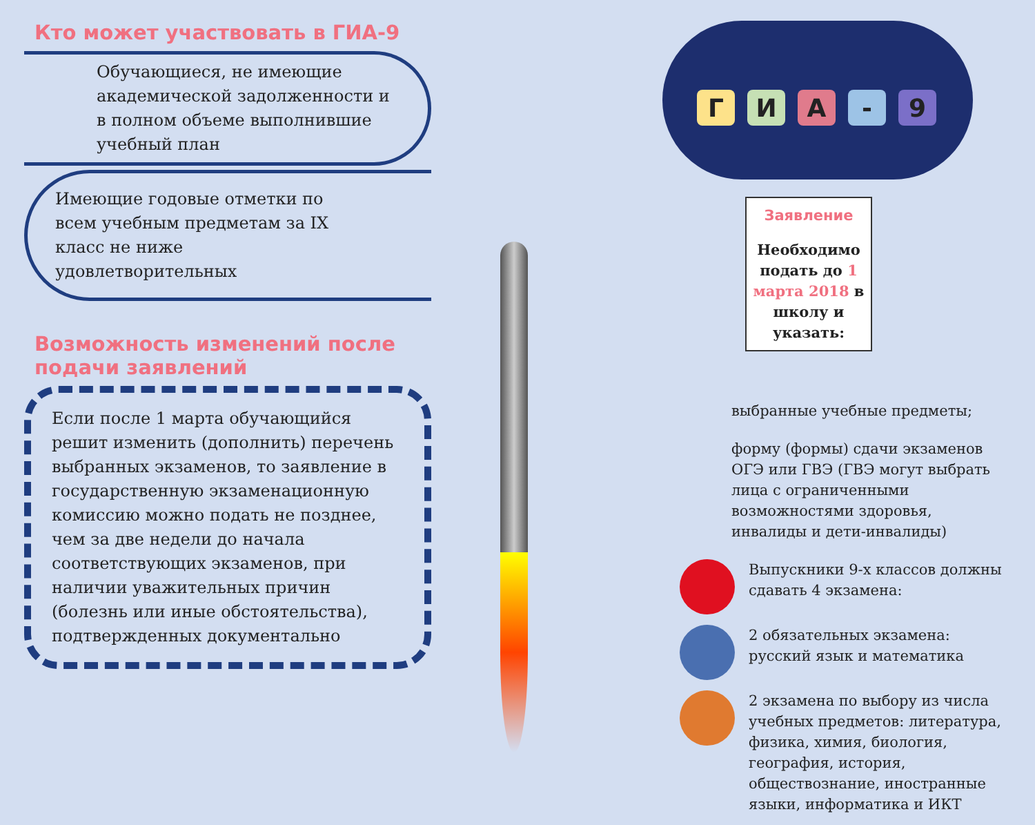Кто может участвовать в ГИА-9
Обучающиеся, не имеющие академической задолженности и в полном объеме выполнившие учебный план
Имеющие годовые отметки по всем учебным предметам за IX класс не ниже удовлетворительных
Возможность изменений после подачи заявлений
Если после 1 марта обучающийся решит изменить (дополнить) перечень выбранных экзаменов, то заявление в государственную экзаменационную комиссию можно подать не позднее, чем за две недели до начала соответствующих экзаменов, при наличии уважительных причин (болезнь или иные обстоятельства), подтвержденных документально
ГИА - 9
Заявление
Необходимо подать до 1 марта 2018 в школу и указать:
выбранные учебные предметы;
форму (формы) сдачи экзаменов ОГЭ или ГВЭ (ГВЭ могут выбрать лица с ограниченными возможностями здоровья, инвалиды и дети-инвалиды)
Выпускники 9-х классов должны сдавать 4 экзамена:
2 обязательных экзамена: русский язык и математика
2 экзамена по выбору из числа учебных предметов: литература, физика, химия, биология, география, история, обществознание, иностранные языки, информатика и ИКТ